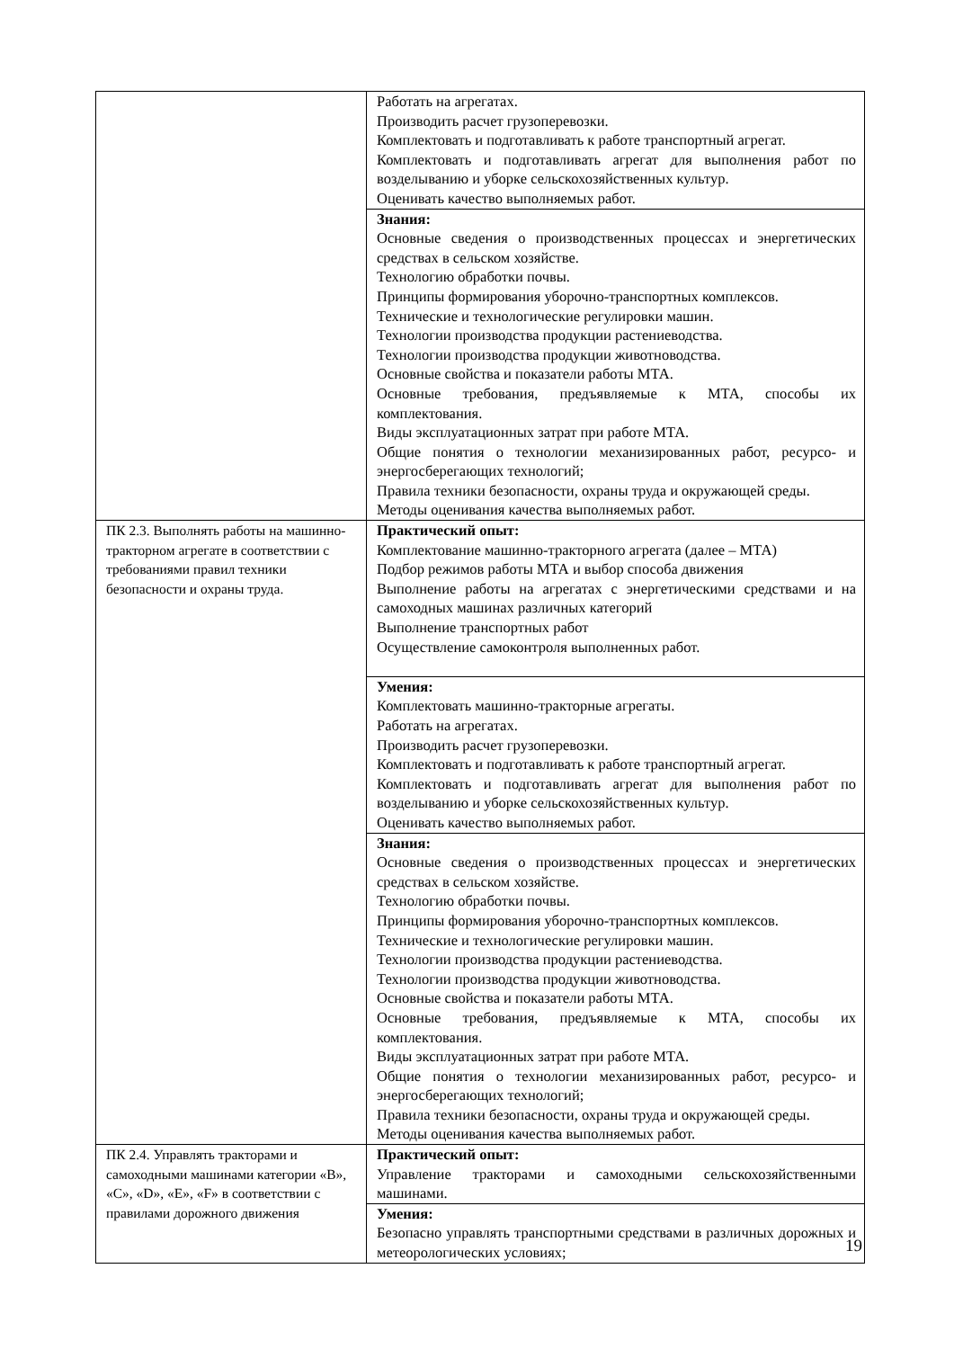| | Работать на агрегатах. Производить расчет грузоперевозки. Комплектовать и подготавливать к работе транспортный агрегат. Комплектовать и подготавливать агрегат для выполнения работ по возделыванию и уборке сельскохозяйственных культур. Оценивать качество выполняемых работ. |
| | Знания: Основные сведения о производственных процессах и энергетических средствах в сельском хозяйстве. Технологию обработки почвы. Принципы формирования уборочно-транспортных комплексов. Технические и технологические регулировки машин. Технологии производства продукции растениеводства. Технологии производства продукции животноводства. Основные свойства и показатели работы МТА. Основные требования, предъявляемые к МТА, способы их комплектования. Виды эксплуатационных затрат при работе МТА. Общие понятия о технологии механизированных работ, ресурсо- и энергосберегающих технологий; Правила техники безопасности, охраны труда и окружающей среды. Методы оценивания качества выполняемых работ. |
| ПК 2.3. Выполнять работы на машинно-тракторном агрегате в соответствии с требованиями правил техники безопасности и охраны труда. | Практический опыт: Комплектование машинно-тракторного агрегата (далее – МТА) Подбор режимов работы МТА и выбор способа движения Выполнение работы на агрегатах с энергетическими средствами и на самоходных машинах различных категорий Выполнение транспортных работ Осуществление самоконтроля выполненных работ. |
| | Умения: Комплектовать машинно-тракторные агрегаты. Работать на агрегатах. Производить расчет грузоперевозки. Комплектовать и подготавливать к работе транспортный агрегат. Комплектовать и подготавливать агрегат для выполнения работ по возделыванию и уборке сельскохозяйственных культур. Оценивать качество выполняемых работ. |
| | Знания: Основные сведения о производственных процессах и энергетических средствах в сельском хозяйстве. Технологию обработки почвы. Принципы формирования уборочно-транспортных комплексов. Технические и технологические регулировки машин. Технологии производства продукции растениеводства. Технологии производства продукции животноводства. Основные свойства и показатели работы МТА. Основные требования, предъявляемые к МТА, способы их комплектования. Виды эксплуатационных затрат при работе МТА. Общие понятия о технологии механизированных работ, ресурсо- и энергосберегающих технологий; Правила техники безопасности, охраны труда и окружающей среды. Методы оценивания качества выполняемых работ. |
| ПК 2.4. Управлять тракторами и самоходными машинами категории «B», «C», «D», «E», «F» в соответствии с правилами дорожного движения | Практический опыт: Управление тракторами и самоходными сельскохозяйственными машинами. |
| | Умения: Безопасно управлять транспортными средствами в различных дорожных и метеорологических условиях; |
19